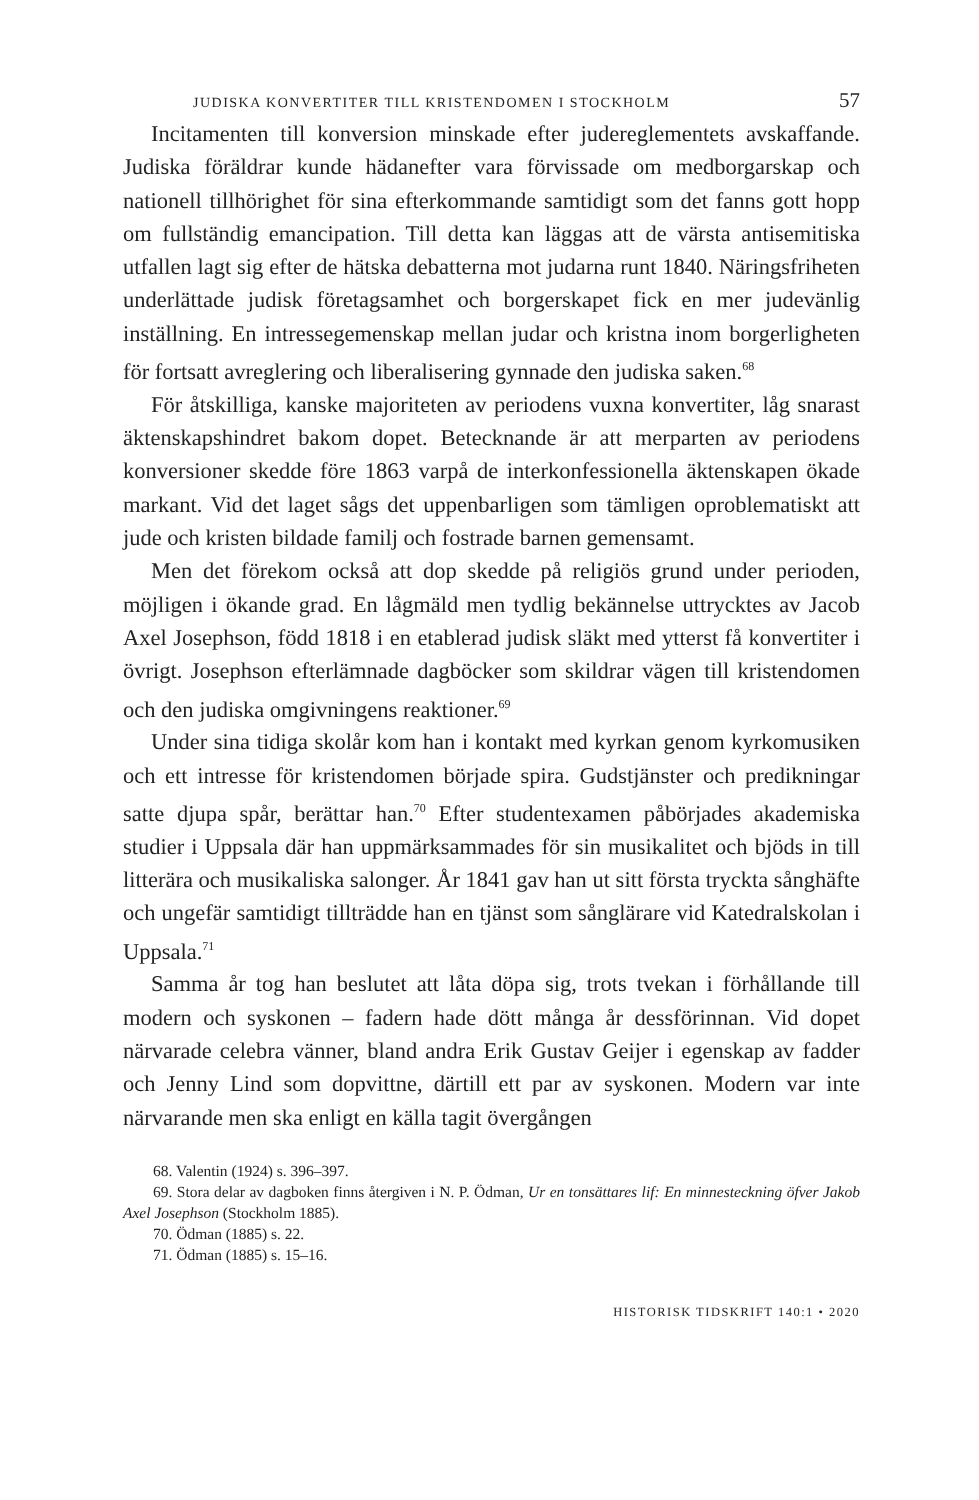JUDISKA KONVERTITER TILL KRISTENDOMEN I STOCKHOLM 57
Incitamenten till konversion minskade efter judereglementets avskaffande. Judiska föräldrar kunde hädanefter vara förvissade om medborgarskap och nationell tillhörighet för sina efterkommande samtidigt som det fanns gott hopp om fullständig emancipation. Till detta kan läggas att de värsta antisemitiska utfallen lagt sig efter de hätska debatterna mot judarna runt 1840. Näringsfriheten underlättade judisk företagsamhet och borgerskapet fick en mer judevänlig inställning. En intressegemenskap mellan judar och kristna inom borgerligheten för fortsatt avreglering och liberalisering gynnade den judiska saken.<sup>68</sup>
För åtskilliga, kanske majoriteten av periodens vuxna konvertiter, låg snarast äktenskapshindret bakom dopet. Betecknande är att merparten av periodens konversioner skedde före 1863 varpå de interkonfessionella äktenskapen ökade markant. Vid det laget sågs det uppenbarligen som tämligen oproblematiskt att jude och kristen bildade familj och fostrade barnen gemensamt.
Men det förekom också att dop skedde på religiös grund under perioden, möjligen i ökande grad. En lågmäld men tydlig bekännelse uttrycktes av Jacob Axel Josephson, född 1818 i en etablerad judisk släkt med ytterst få konvertiter i övrigt. Josephson efterlämnade dagböcker som skildrar vägen till kristendomen och den judiska omgivningens reaktioner.<sup>69</sup>
Under sina tidiga skolår kom han i kontakt med kyrkan genom kyrkomusiken och ett intresse för kristendomen började spira. Gudstjänster och predikningar satte djupa spår, berättar han.<sup>70</sup> Efter studentexamen påbörjades akademiska studier i Uppsala där han uppmärksammades för sin musikalitet och bjöds in till litterära och musikaliska salonger. År 1841 gav han ut sitt första tryckta sånghäfte och ungefär samtidigt tillträdde han en tjänst som sånglärare vid Katedralskolan i Uppsala.<sup>71</sup>
Samma år tog han beslutet att låta döpa sig, trots tvekan i förhållande till modern och syskonen – fadern hade dött många år dessförinnan. Vid dopet närvarade celebra vänner, bland andra Erik Gustav Geijer i egenskap av fadder och Jenny Lind som dopvittne, därtill ett par av syskonen. Modern var inte närvarande men ska enligt en källa tagit övergången
68. Valentin (1924) s. 396–397.
69. Stora delar av dagboken finns återgiven i N. P. Ödman, Ur en tonsättares lif: En minnesteckning öfver Jakob Axel Josephson (Stockholm 1885).
70. Ödman (1885) s. 22.
71. Ödman (1885) s. 15–16.
HISTORISK TIDSKRIFT 140:1 • 2020